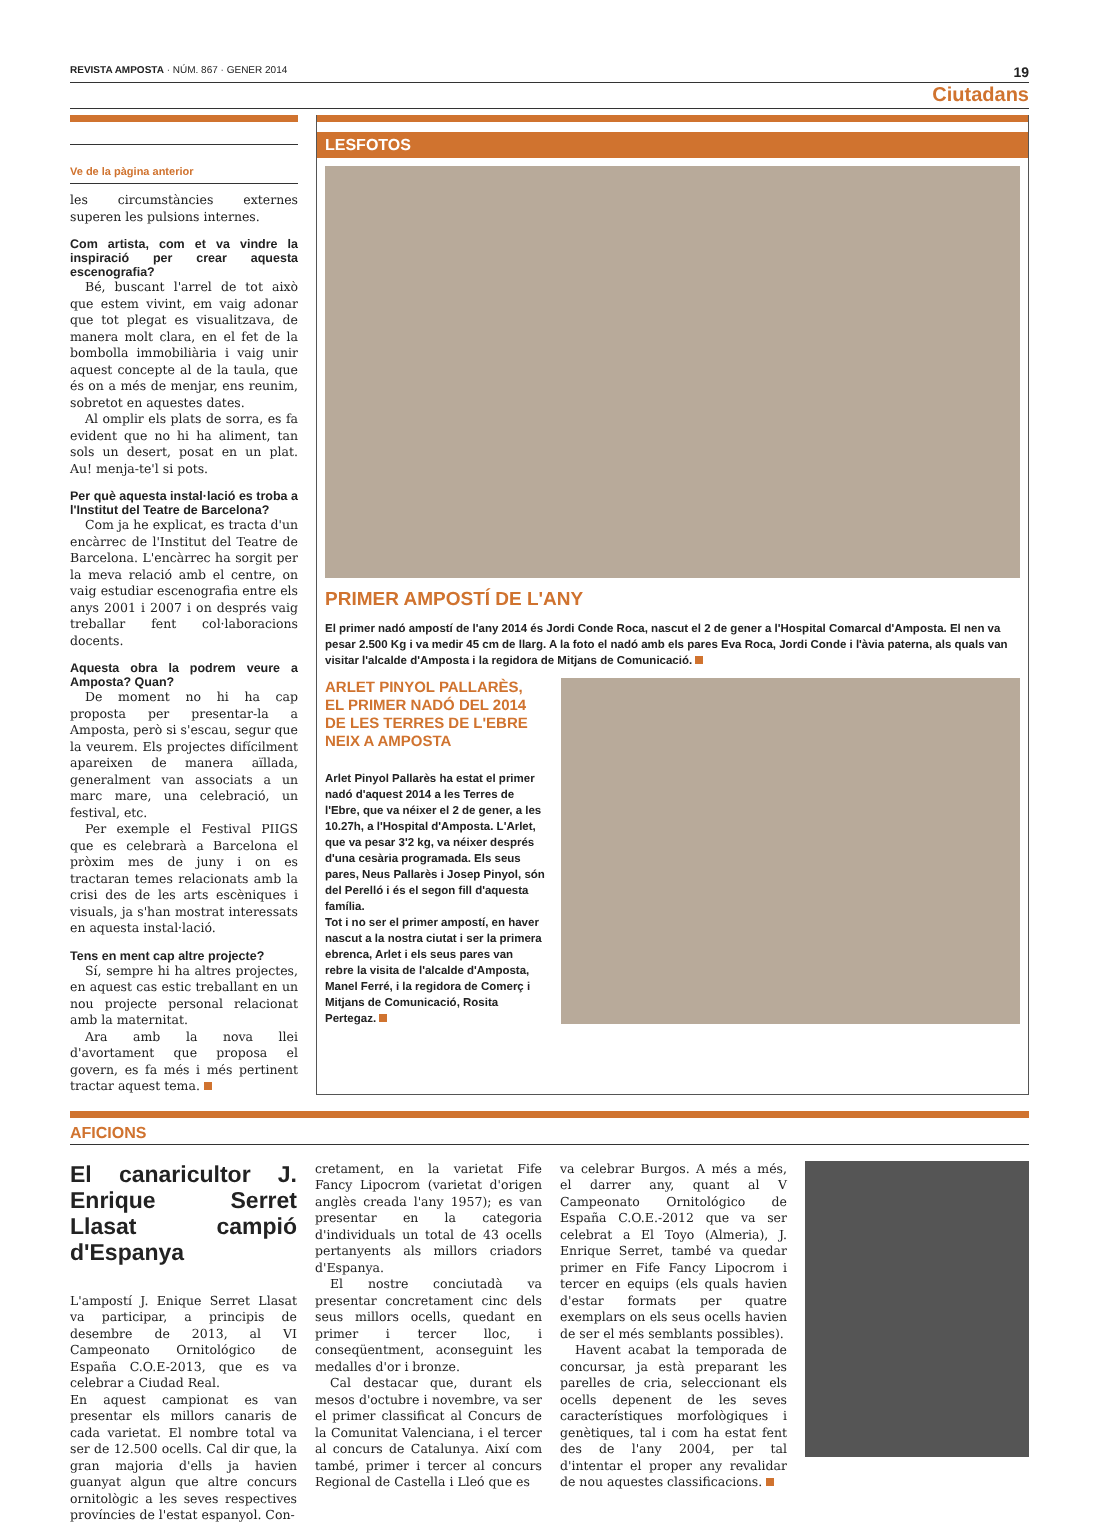REVISTA AMPOSTA · NÚM. 867 · GENER 2014 19
Ciutadans
Ve de la pàgina anterior
les circumstàncies externes superen les pulsions internes.
Com artista, com et va vindre la inspiració per crear aquesta escenografia?
Bé, buscant l'arrel de tot això que estem vivint, em vaig adonar que tot plegat es visualitzava, de manera molt clara, en el fet de la bombolla immobiliària i vaig unir aquest concepte al de la taula, que és on a més de menjar, ens reunim, sobretot en aquestes dates.
Al omplir els plats de sorra, es fa evident que no hi ha aliment, tan sols un desert, posat en un plat. Au! menja-te'l si pots.
Per què aquesta instal·lació es troba a l'Institut del Teatre de Barcelona?
Com ja he explicat, es tracta d'un encàrrec de l'Institut del Teatre de Barcelona. L'encàrrec ha sorgit per la meva relació amb el centre, on vaig estudiar escenografia entre els anys 2001 i 2007 i on després vaig treballar fent col·laboracions docents.
Aquesta obra la podrem veure a Amposta? Quan?
De moment no hi ha cap proposta per presentar-la a Amposta, però si s'escau, segur que la veurem. Els projectes difícilment apareixen de manera aïllada, generalment van associats a un marc mare, una celebració, un festival, etc.
Per exemple el Festival PIIGS que es celebrarà a Barcelona el pròxim mes de juny i on es tractaran temes relacionats amb la crisi des de les arts escèniques i visuals, ja s'han mostrat interessats en aquesta instal·lació.
Tens en ment cap altre projecte?
Sí, sempre hi ha altres projectes, en aquest cas estic treballant en un nou projecte personal relacionat amb la maternitat.
Ara amb la nova llei d'avortament que proposa el govern, es fa més i més pertinent tractar aquest tema.
LESFOTOS
PRIMER AMPOSTÍ DE L'ANY
El primer nadó ampostí de l'any 2014 és Jordi Conde Roca, nascut el 2 de gener a l'Hospital Comarcal d'Amposta. El nen va pesar 2.500 Kg i va medir 45 cm de llarg. A la foto el nadó amb els pares Eva Roca, Jordi Conde i l'àvia paterna, als quals van visitar l'alcalde d'Amposta i la regidora de Mitjans de Comunicació.
ARLET PINYOL PALLARÈS, EL PRIMER NADÓ DEL 2014 DE LES TERRES DE L'EBRE NEIX A AMPOSTA
Arlet Pinyol Pallarès ha estat el primer nadó d'aquest 2014 a les Terres de l'Ebre, que va néixer el 2 de gener, a les 10.27h, a l'Hospital d'Amposta. L'Arlet, que va pesar 3'2 kg, va néixer després d'una cesària programada. Els seus pares, Neus Pallarès i Josep Pinyol, són del Perelló i és el segon fill d'aquesta família.
Tot i no ser el primer ampostí, en haver nascut a la nostra ciutat i ser la primera ebrenca, Arlet i els seus pares van rebre la visita de l'alcalde d'Amposta, Manel Ferré, i la regidora de Comerç i Mitjans de Comunicació, Rosita Pertegaz.
AFICIONS
El canaricultor J. Enrique Serret Llasat campió d'Espanya
L'ampostí J. Enique Serret Llasat va participar, a principis de desembre de 2013, al VI Campeonato Ornitológico de España C.O.E-2013, que es va celebrar a Ciudad Real.
En aquest campionat es van presentar els millors canaris de cada varietat. El nombre total va ser de 12.500 ocells. Cal dir que, la gran majoria d'ells ja havien guanyat algun que altre concurs ornitològic a les seves respectives províncies de l'estat espanyol. Con-
cretament, en la varietat Fife Fancy Lipocrom (varietat d'origen anglès creada l'any 1957); es van presentar en la categoria d'individuals un total de 43 ocells pertanyents als millors criadors d'Espanya.
El nostre conciutadà va presentar concretament cinc dels seus millors ocells, quedant en primer i tercer lloc, i conseqüentment, aconseguint les medalles d'or i bronze.
Cal destacar que, durant els mesos d'octubre i novembre, va ser el primer classificat al Concurs de la Comunitat Valenciana, i el tercer al concurs de Catalunya. Així com també, primer i tercer al concurs Regional de Castella i Lleó que es
va celebrar Burgos. A més a més, el darrer any, quant al V Campeonato Ornitológico de España C.O.E.-2012 que va ser celebrat a El Toyo (Almeria), J. Enrique Serret, també va quedar primer en Fife Fancy Lipocrom i tercer en equips (els quals havien d'estar formats per quatre exemplars on els seus ocells havien de ser el més semblants possibles).
Havent acabat la temporada de concursar, ja està preparant les parelles de cria, seleccionant els ocells depenent de les seves característiques morfològiques i genètiques, tal i com ha estat fent des de l'any 2004, per tal d'intentar el proper any revalidar de nou aquestes classificacions.